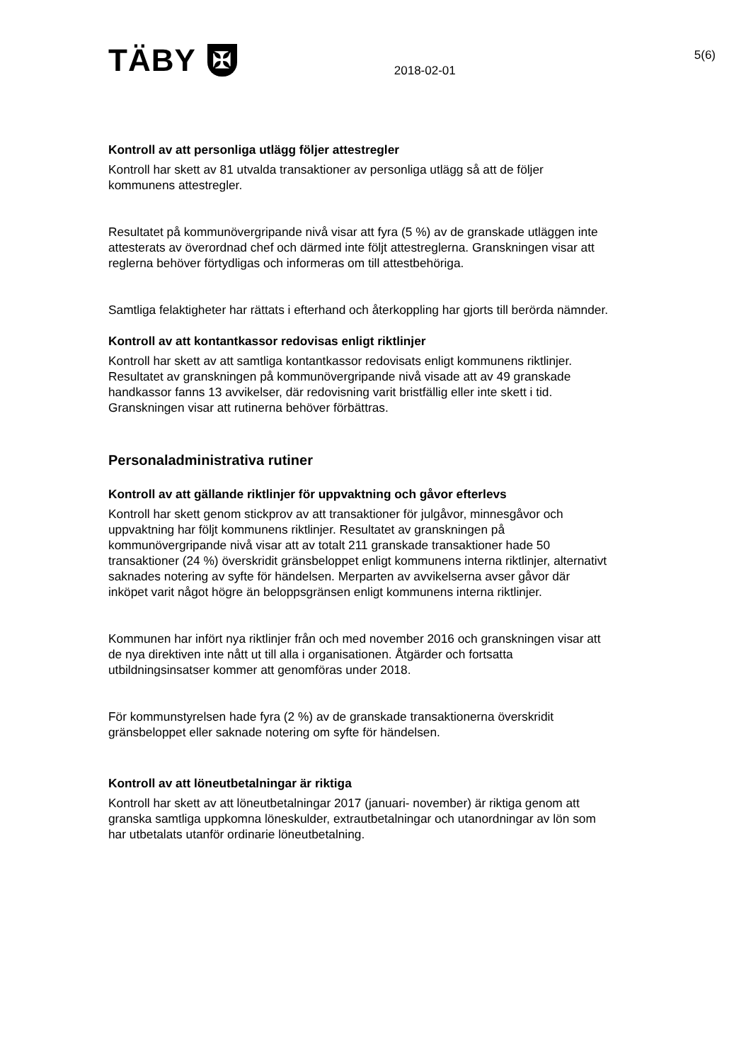TÄBY
✠
2018-02-01
5(6)
Kontroll av att personliga utlägg följer attestregler
Kontroll har skett av 81 utvalda transaktioner av personliga utlägg så att de följer kommunens attestregler.
Resultatet på kommunövergripande nivå visar att fyra (5 %) av de granskade utläggen inte attesterats av överordnad chef och därmed inte följt attestreglerna. Granskningen visar att reglerna behöver förtydligas och informeras om till attestbehöriga.
Samtliga felaktigheter har rättats i efterhand och återkoppling har gjorts till berörda nämnder.
Kontroll av att kontantkassor redovisas enligt riktlinjer
Kontroll har skett av att samtliga kontantkassor redovisats enligt kommunens riktlinjer. Resultatet av granskningen på kommunövergripande nivå visade att av 49 granskade handkassor fanns 13 avvikelser, där redovisning varit bristfällig eller inte skett i tid. Granskningen visar att rutinerna behöver förbättras.
Personaladministrativa rutiner
Kontroll av att gällande riktlinjer för uppvaktning och gåvor efterlevs
Kontroll har skett genom stickprov av att transaktioner för julgåvor, minnesgåvor och uppvaktning har följt kommunens riktlinjer. Resultatet av granskningen på kommunövergripande nivå visar att av totalt 211 granskade transaktioner hade 50 transaktioner (24 %) överskridit gränsbeloppet enligt kommunens interna riktlinjer, alternativt saknades notering av syfte för händelsen. Merparten av avvikelserna avser gåvor där inköpet varit något högre än beloppsgränsen enligt kommunens interna riktlinjer.
Kommunen har infört nya riktlinjer från och med november 2016 och granskningen visar att de nya direktiven inte nått ut till alla i organisationen. Åtgärder och fortsatta utbildningsinsatser kommer att genomföras under 2018.
För kommunstyrelsen hade fyra (2 %) av de granskade transaktionerna överskridit gränsbeloppet eller saknade notering om syfte för händelsen.
Kontroll av att löneutbetalningar är riktiga
Kontroll har skett av att löneutbetalningar 2017 (januari- november) är riktiga genom att granska samtliga uppkomna löneskulder, extrautbetalningar och utanordningar av lön som har utbetalats utanför ordinarie löneutbetalning.